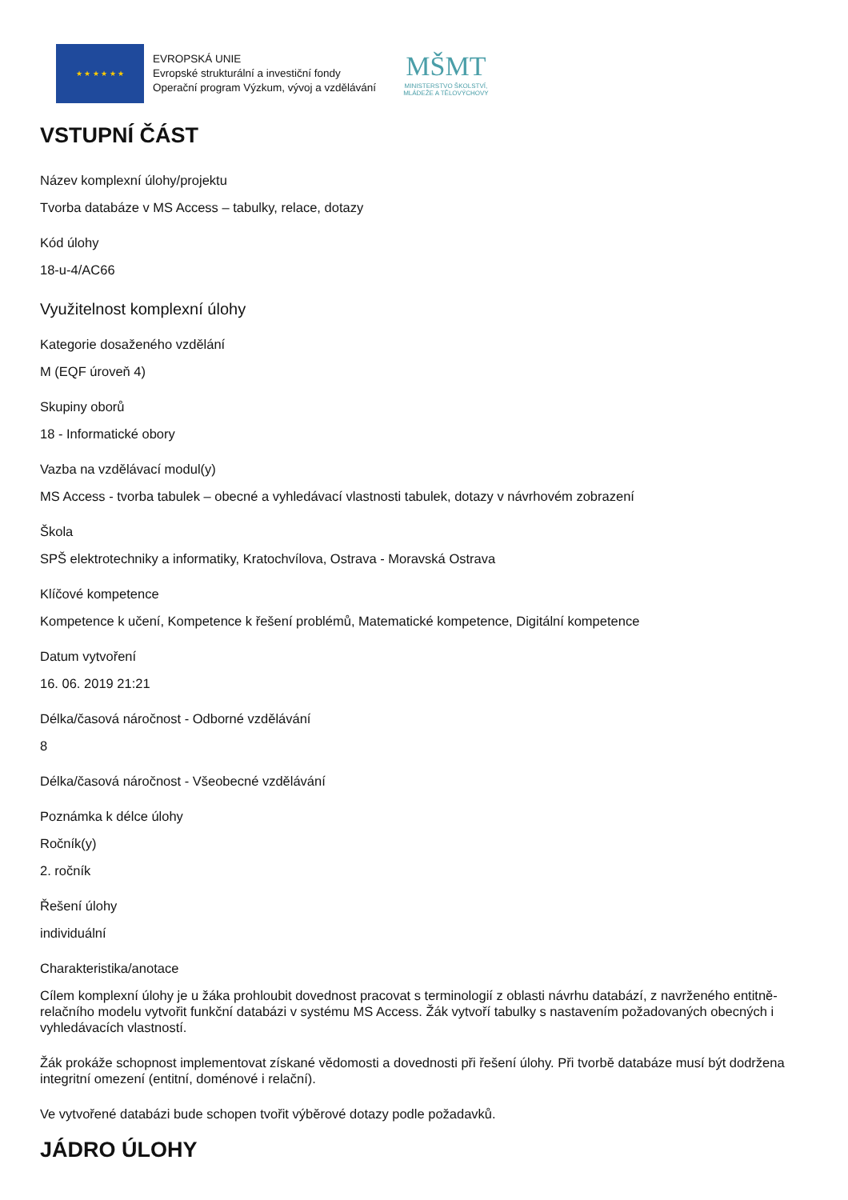★ ★ ★ ★ ★ ★
EVROPSKÁ UNIE
Evropské strukturální a investiční fondy
Operační program Výzkum, vývoj a vzdělávání
MŠMT
MINISTERSTVO ŠKOLSTVÍ,
MLÁDEŽE A TĚLOVÝCHOVY
VSTUPNÍ ČÁST
Název komplexní úlohy/projektu
Tvorba databáze v MS Access – tabulky, relace, dotazy
Kód úlohy
18-u-4/AC66
Využitelnost komplexní úlohy
Kategorie dosaženého vzdělání
M (EQF úroveň 4)
Skupiny oborů
18 - Informatické obory
Vazba na vzdělávací modul(y)
MS Access - tvorba tabulek – obecné a vyhledávací vlastnosti tabulek, dotazy v návrhovém zobrazení
Škola
SPŠ elektrotechniky a informatiky, Kratochvílova, Ostrava - Moravská Ostrava
Klíčové kompetence
Kompetence k učení, Kompetence k řešení problémů, Matematické kompetence, Digitální kompetence
Datum vytvoření
16. 06. 2019 21:21
Délka/časová náročnost - Odborné vzdělávání
8
Délka/časová náročnost - Všeobecné vzdělávání
Poznámka k délce úlohy
Ročník(y)
2. ročník
Řešení úlohy
individuální
Charakteristika/anotace
Cílem komplexní úlohy je u žáka prohloubit dovednost pracovat s terminologií z oblasti návrhu databází, z navrženého entitně-relačního modelu vytvořit funkční databázi v systému MS Access. Žák vytvoří tabulky s nastavením požadovaných obecných i vyhledávacích vlastností.
Žák prokáže schopnost implementovat získané vědomosti a dovednosti při řešení úlohy. Při tvorbě databáze musí být dodržena integritní omezení (entitní, doménové i relační).
Ve vytvořené databázi bude schopen tvořit výběrové dotazy podle požadavků.
JÁDRO ÚLOHY